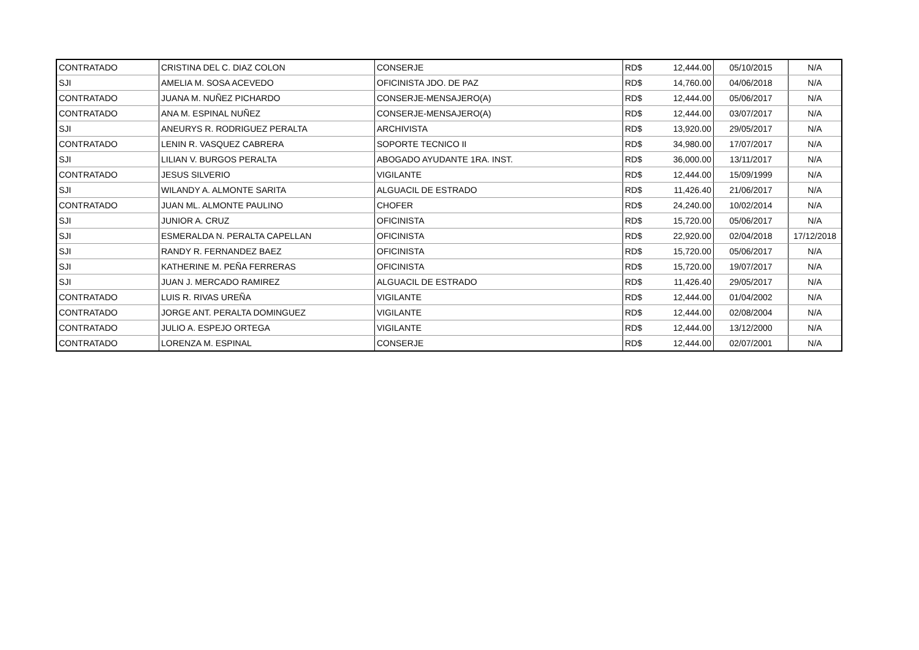| CONTRATADO | CRISTINA DEL C. DIAZ COLON | CONSERJE | RD$ | 12,444.00 | 05/10/2015 | N/A |
| SJI | AMELIA M. SOSA ACEVEDO | OFICINISTA JDO. DE PAZ | RD$ | 14,760.00 | 04/06/2018 | N/A |
| CONTRATADO | JUANA M. NUÑEZ PICHARDO | CONSERJE-MENSAJERO(A) | RD$ | 12,444.00 | 05/06/2017 | N/A |
| CONTRATADO | ANA M. ESPINAL NUÑEZ | CONSERJE-MENSAJERO(A) | RD$ | 12,444.00 | 03/07/2017 | N/A |
| SJI | ANEURYS R. RODRIGUEZ PERALTA | ARCHIVISTA | RD$ | 13,920.00 | 29/05/2017 | N/A |
| CONTRATADO | LENIN R. VASQUEZ CABRERA | SOPORTE TECNICO II | RD$ | 34,980.00 | 17/07/2017 | N/A |
| SJI | LILIAN V. BURGOS PERALTA | ABOGADO AYUDANTE 1RA. INST. | RD$ | 36,000.00 | 13/11/2017 | N/A |
| CONTRATADO | JESUS SILVERIO | VIGILANTE | RD$ | 12,444.00 | 15/09/1999 | N/A |
| SJI | WILANDY A. ALMONTE SARITA | ALGUACIL DE ESTRADO | RD$ | 11,426.40 | 21/06/2017 | N/A |
| CONTRATADO | JUAN ML. ALMONTE PAULINO | CHOFER | RD$ | 24,240.00 | 10/02/2014 | N/A |
| SJI | JUNIOR A. CRUZ | OFICINISTA | RD$ | 15,720.00 | 05/06/2017 | N/A |
| SJI | ESMERALDA N. PERALTA CAPELLAN | OFICINISTA | RD$ | 22,920.00 | 02/04/2018 | 17/12/2018 |
| SJI | RANDY R. FERNANDEZ BAEZ | OFICINISTA | RD$ | 15,720.00 | 05/06/2017 | N/A |
| SJI | KATHERINE M. PEÑA FERRERAS | OFICINISTA | RD$ | 15,720.00 | 19/07/2017 | N/A |
| SJI | JUAN J. MERCADO RAMIREZ | ALGUACIL DE ESTRADO | RD$ | 11,426.40 | 29/05/2017 | N/A |
| CONTRATADO | LUIS R. RIVAS UREÑA | VIGILANTE | RD$ | 12,444.00 | 01/04/2002 | N/A |
| CONTRATADO | JORGE ANT. PERALTA DOMINGUEZ | VIGILANTE | RD$ | 12,444.00 | 02/08/2004 | N/A |
| CONTRATADO | JULIO A. ESPEJO ORTEGA | VIGILANTE | RD$ | 12,444.00 | 13/12/2000 | N/A |
| CONTRATADO | LORENZA M. ESPINAL | CONSERJE | RD$ | 12,444.00 | 02/07/2001 | N/A |